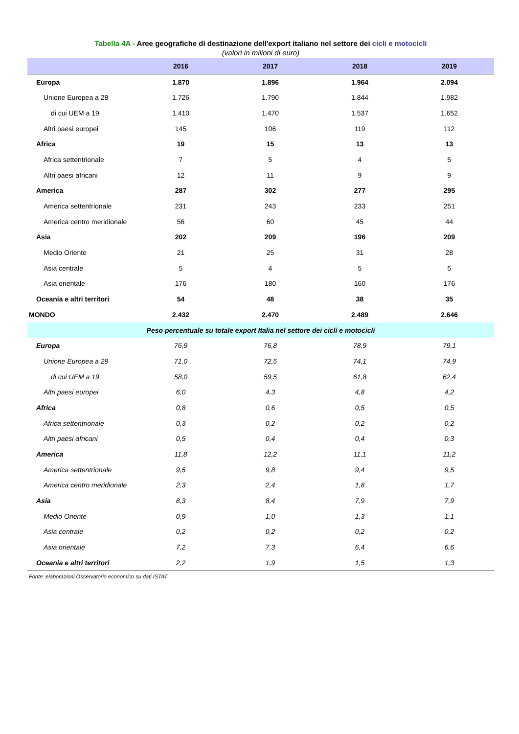Tabella 4A - Aree geografiche di destinazione dell'export italiano nel settore dei cicli e motocicli
(valori in milioni di euro)
| | 2016 | 2017 | 2018 | 2019 |
| --- | --- | --- | --- | --- |
| Europa | 1.870 | 1.896 | 1.964 | 2.094 |
| Unione Europea a 28 | 1.726 | 1.790 | 1.844 | 1.982 |
| di cui UEM a 19 | 1.410 | 1.470 | 1.537 | 1.652 |
| Altri paesi europei | 145 | 106 | 119 | 112 |
| Africa | 19 | 15 | 13 | 13 |
| Africa settentrionale | 7 | 5 | 4 | 5 |
| Altri paesi africani | 12 | 11 | 9 | 9 |
| America | 287 | 302 | 277 | 295 |
| America settentrionale | 231 | 243 | 233 | 251 |
| America centro meridionale | 56 | 60 | 45 | 44 |
| Asia | 202 | 209 | 196 | 209 |
| Medio Oriente | 21 | 25 | 31 | 28 |
| Asia centrale | 5 | 4 | 5 | 5 |
| Asia orientale | 176 | 180 | 160 | 176 |
| Oceania e altri territori | 54 | 48 | 38 | 35 |
| MONDO | 2.432 | 2.470 | 2.489 | 2.646 |
| Peso percentuale su totale export Italia nel settore dei cicli e motocicli | | | | |
| Europa | 76,9 | 76,8 | 78,9 | 79,1 |
| Unione Europea a 28 | 71,0 | 72,5 | 74,1 | 74,9 |
| di cui UEM a 19 | 58,0 | 59,5 | 61,8 | 62,4 |
| Altri paesi europei | 6,0 | 4,3 | 4,8 | 4,2 |
| Africa | 0,8 | 0,6 | 0,5 | 0,5 |
| Africa settentrionale | 0,3 | 0,2 | 0,2 | 0,2 |
| Altri paesi africani | 0,5 | 0,4 | 0,4 | 0,3 |
| America | 11,8 | 12,2 | 11,1 | 11,2 |
| America settentrionale | 9,5 | 9,8 | 9,4 | 9,5 |
| America centro meridionale | 2,3 | 2,4 | 1,8 | 1,7 |
| Asia | 8,3 | 8,4 | 7,9 | 7,9 |
| Medio Oriente | 0,9 | 1,0 | 1,3 | 1,1 |
| Asia centrale | 0,2 | 0,2 | 0,2 | 0,2 |
| Asia orientale | 7,2 | 7,3 | 6,4 | 6,6 |
| Oceania e altri territori | 2,2 | 1,9 | 1,5 | 1,3 |
Fonte: elaborazioni Osservatorio economico su dati ISTAT